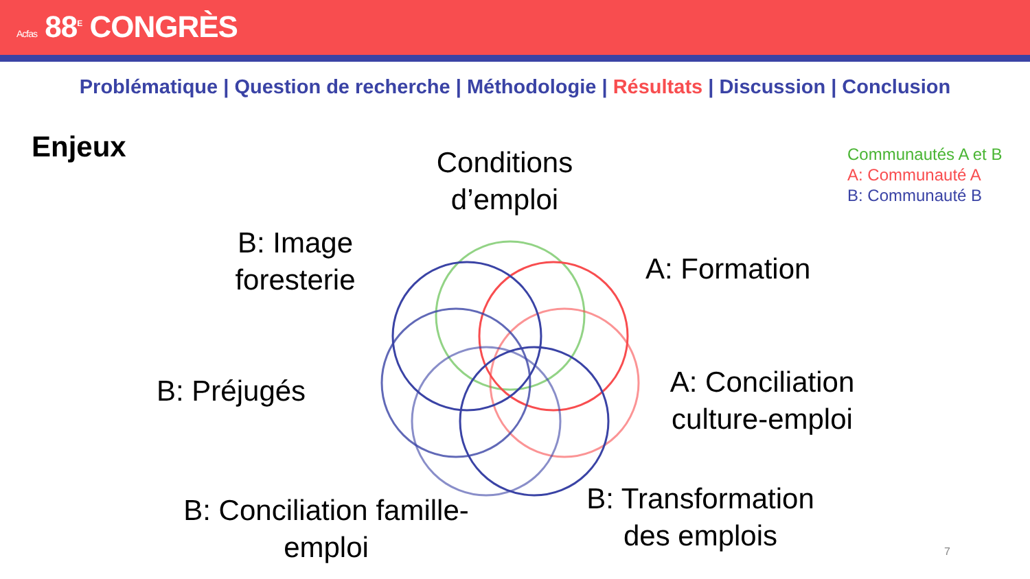Acfas 88<sup>E</sup> CONGRÈS
Problématique | Question de recherche | Méthodologie | Résultats | Discussion | Conclusion
Enjeux
Communautés A et B
A: Communauté A
B: Communauté B
Conditions d’emploi
B: Image foresterie
A: Formation
B: Préjugés
A: Conciliation culture-emploi
B: Conciliation famille-emploi
B: Transformation des emplois
7